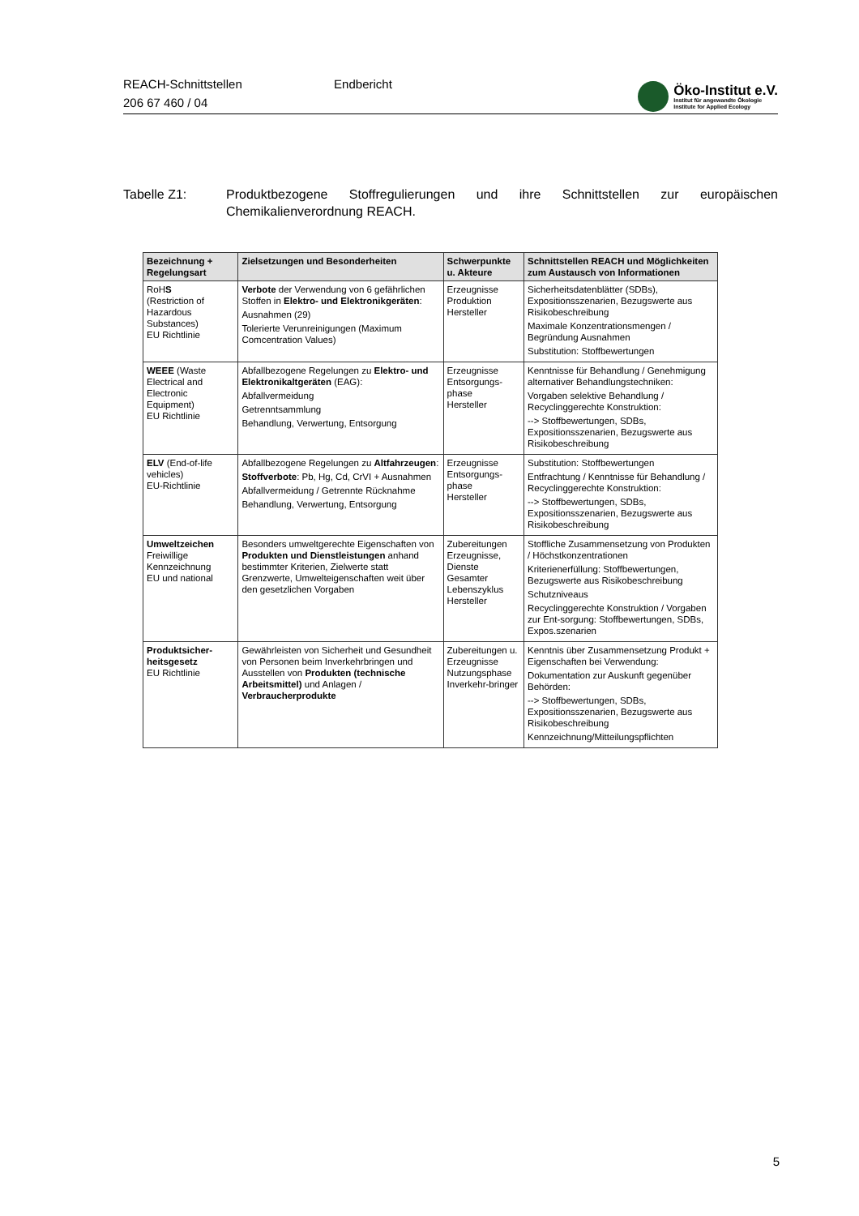REACH-Schnittstellen
206 67 460 / 04
Endbericht
Öko-Institut e.V.
Institut für angewandte Ökologie
Institute for Applied Ecology
Tabelle Z1: Produktbezogene Stoffregulierungen und ihre Schnittstellen zur europäischen Chemikalienverordnung REACH.
| Bezeichnung + Regelungsart | Zielsetzungen und Besonderheiten | Schwerpunkte u. Akteure | Schnittstellen REACH und Möglichkeiten zum Austausch von Informationen |
| --- | --- | --- | --- |
| RoH S (Restriction of Hazardous Substances) EU Richtlinie | Verbote der Verwendung von 6 gefährlichen Stoffen in Elektro- und Elektronikgeräten : Ausnahmen (29) Tolerierte Verunreinigungen (Maximum Comcentration Values) | Erzeugnisse Produktion Hersteller | Sicherheitsdatenblätter (SDBs), Expositionsszenarien, Bezugswerte aus Risikobeschreibung Maximale Konzentrationsmengen / Begründung Ausnahmen Substitution: Stoffbewertungen |
| WEEE (Waste Electrical and Electronic Equipment) EU Richtlinie | Abfallbezogene Regelungen zu Elektro- und Elektronikaltgeräten (EAG): Abfallvermeidung Getrenntsammlung Behandlung, Verwertung, Entsorgung | Erzeugnisse Entsorgungs-phase Hersteller | Kenntnisse für Behandlung / Genehmigung alternativer Behandlungstechniken: Vorgaben selektive Behandlung / Recyclinggerechte Konstruktion: --> Stoffbewertungen, SDBs, Expositionsszenarien, Bezugswerte aus Risikobeschreibung |
| ELV (End-of-life vehicles) EU-Richtlinie | Abfallbezogene Regelungen zu Altfahrzeugen : Stoffverbote : Pb, Hg, Cd, CrVI + Ausnahmen Abfallvermeidung / Getrennte Rücknahme Behandlung, Verwertung, Entsorgung | Erzeugnisse Entsorgungs-phase Hersteller | Substitution: Stoffbewertungen Entfrachtung / Kenntnisse für Behandlung / Recyclinggerechte Konstruktion: --> Stoffbewertungen, SDBs, Expositionsszenarien, Bezugswerte aus Risikobeschreibung |
| Umweltzeichen Freiwillige Kennzeichnung EU und national | Besonders umweltgerechte Eigenschaften von Produkten und Dienstleistungen anhand bestimmter Kriterien, Zielwerte statt Grenzwerte, Umwelteigenschaften weit über den gesetzlichen Vorgaben | Zubereitungen Erzeugnisse, Dienste Gesamter Lebenszyklus Hersteller | Stoffliche Zusammensetzung von Produkten / Höchstkonzentrationen Kriterienerfüllung: Stoffbewertungen, Bezugswerte aus Risikobeschreibung Schutzniveaus Recyclinggerechte Konstruktion / Vorgaben zur Ent-sorgung: Stoffbewertungen, SDBs, Expos.szenarien |
| Produktsicher-heitsgesetz EU Richtlinie | Gewährleisten von Sicherheit und Gesundheit von Personen beim Inverkehrbringen und Ausstellen von Produkten (technische Arbeitsmittel) und Anlagen / Verbraucherprodukte | Zubereitungen u. Erzeugnisse Nutzungsphase Inverkehr-bringer | Kenntnis über Zusammensetzung Produkt + Eigenschaften bei Verwendung: Dokumentation zur Auskunft gegenüber Behörden: --> Stoffbewertungen, SDBs, Expositionsszenarien, Bezugswerte aus Risikobeschreibung Kennzeichnung/Mitteilungspflichten |
5